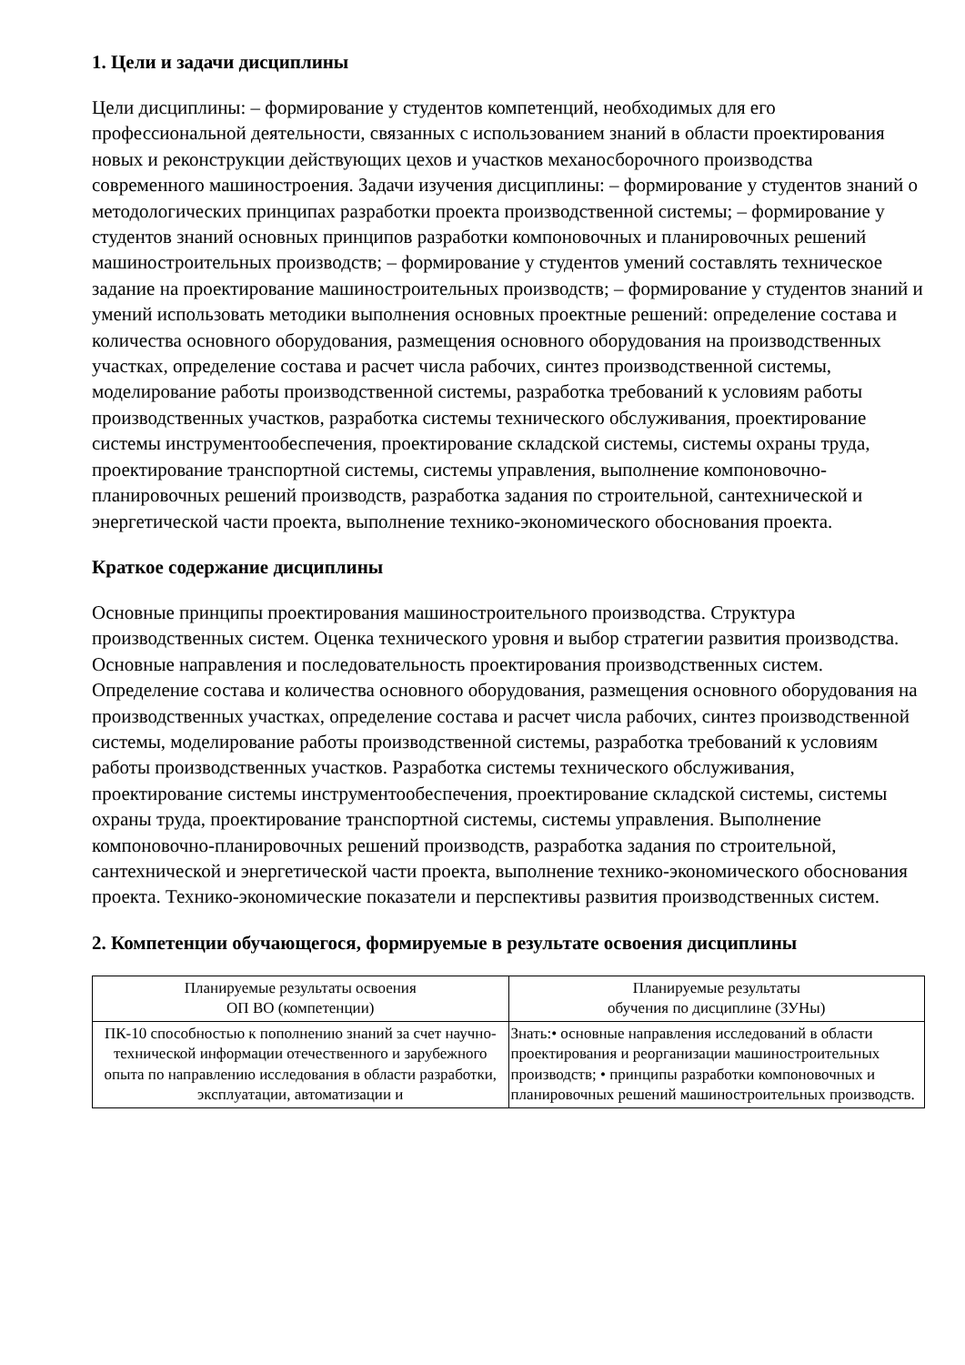1. Цели и задачи дисциплины
Цели дисциплины: – формирование у студентов компетенций, необходимых для его профессиональной деятельности, связанных с использованием знаний в области проектирования новых и реконструкции действующих цехов и участков механосборочного производства современного машиностроения. Задачи изучения дисциплины: – формирование у студентов знаний о методологических принципах разработки проекта производственной системы; – формирование у студентов знаний основных принципов разработки компоновочных и планировочных решений машиностроительных производств; – формирование у студентов умений составлять техническое задание на проектирование машиностроительных производств; – формирование у студентов знаний и умений использовать методики выполнения основных проектные решений: определение состава и количества основного оборудования, размещения основного оборудования на производственных участках, определение состава и расчет числа рабочих, синтез производственной системы, моделирование работы производственной системы, разработка требований к условиям работы производственных участков, разработка системы технического обслуживания, проектирование системы инструментообеспечения, проектирование складской системы, системы охраны труда, проектирование транспортной системы, системы управления, выполнение компоновочно-планировочных решений производств, разработка задания по строительной, сантехнической и энергетической части проекта, выполнение технико-экономического обоснования проекта.
Краткое содержание дисциплины
Основные принципы проектирования машиностроительного производства. Структура производственных систем. Оценка технического уровня и выбор стратегии развития производства. Основные направления и последовательность проектирования производственных систем. Определение состава и количества основного оборудования, размещения основного оборудования на производственных участках, определение состава и расчет числа рабочих, синтез производственной системы, моделирование работы производственной системы, разработка требований к условиям работы производственных участков. Разработка системы технического обслуживания, проектирование системы инструментообеспечения, проектирование складской системы, системы охраны труда, проектирование транспортной системы, системы управления. Выполнение компоновочно-планировочных решений производств, разработка задания по строительной, сантехнической и энергетической части проекта, выполнение технико-экономического обоснования проекта. Технико-экономические показатели и перспективы развития производственных систем.
2. Компетенции обучающегося, формируемые в результате освоения дисциплины
| Планируемые результаты освоения ОП ВО (компетенции) | Планируемые результаты обучения по дисциплине (ЗУНы) |
| ПК-10 способностью к пополнению знаний за счет научно-технической информации отечественного и зарубежного опыта по направлению исследования в области разработки, эксплуатации, автоматизации и | Знать:• основные направления исследований в области проектирования и реорганизации машиностроительных производств; • принципы разработки компоновочных и планировочных решений машиностроительных производств. |